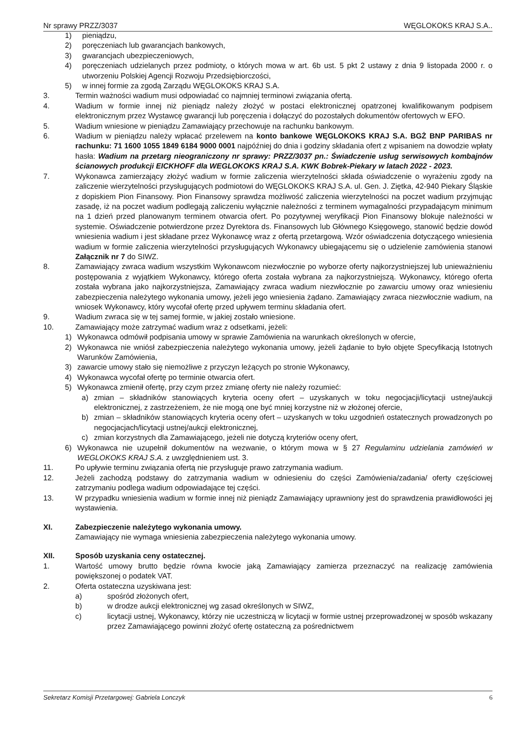Nr sprawy PRZZ/3037 WĘGLOKOKS KRAJ S.A..
1) pieniądzu,
2) poręczeniach lub gwarancjach bankowych,
3) gwarancjach ubezpieczeniowych,
4) poręczeniach udzielanych przez podmioty, o których mowa w art. 6b ust. 5 pkt 2 ustawy z dnia 9 listopada 2000 r. o utworzeniu Polskiej Agencji Rozwoju Przedsiębiorczości,
5) w innej formie za zgodą Zarządu WĘGLOKOKS KRAJ S.A.
3. Termin ważności wadium musi odpowiadać co najmniej terminowi związania ofertą.
4. Wadium w formie innej niż pieniądz należy złożyć w postaci elektronicznej opatrzonej kwalifikowanym podpisem elektronicznym przez Wystawcę gwarancji lub poręczenia i dołączyć do pozostałych dokumentów ofertowych w EFO.
5. Wadium wniesione w pieniądzu Zamawiający przechowuje na rachunku bankowym.
6. Wadium w pieniądzu należy wpłacać przelewem na konto bankowe WĘGLOKOKS KRAJ S.A. BGŻ BNP PARIBAS nr rachunku: 71 1600 1055 1849 6184 9000 0001 najpóźniej do dnia i godziny składania ofert z wpisaniem na dowodzie wpłaty hasła: Wadium na przetarg nieograniczony nr sprawy: PRZZ/3037 pn.: Świadczenie usług serwisowych kombajnów ścianowych produkcji EICKHOFF dla WEGLOKOKS KRAJ S.A. KWK Bobrek-Piekary w latach 2022 - 2023.
7. Wykonawca zamierzający złożyć wadium w formie zaliczenia wierzytelności składa oświadczenie o wyrażeniu zgody na zaliczenie wierzytelności przysługujących podmiotowi do WĘGLOKOKS KRAJ S.A. ul. Gen. J. Ziętka, 42-940 Piekary Śląskie z dopiskiem Pion Finansowy. Pion Finansowy sprawdza możliwość zaliczenia wierzytelności na poczet wadium przyjmując zasadę, iż na poczet wadium podlegają zaliczeniu wyłącznie należności z terminem wymagalności przypadającym minimum na 1 dzień przed planowanym terminem otwarcia ofert. Po pozytywnej weryfikacji Pion Finansowy blokuje należności w systemie. Oświadczenie potwierdzone przez Dyrektora ds. Finansowych lub Głównego Księgowego, stanowić będzie dowód wniesienia wadium i jest składane przez Wykonawcę wraz z ofertą przetargową. Wzór oświadczenia dotyczącego wniesienia wadium w formie zaliczenia wierzytelności przysługujących Wykonawcy ubiegającemu się o udzielenie zamówienia stanowi Załącznik nr 7 do SIWZ.
8. Zamawiający zwraca wadium wszystkim Wykonawcom niezwłocznie po wyborze oferty najkorzystniejszej lub unieważnieniu postępowania z wyjątkiem Wykonawcy, którego oferta została wybrana za najkorzystniejszą. Wykonawcy, którego oferta została wybrana jako najkorzystniejsza, Zamawiający zwraca wadium niezwłocznie po zawarciu umowy oraz wniesieniu zabezpieczenia należytego wykonania umowy, jeżeli jego wniesienia żądano. Zamawiający zwraca niezwłocznie wadium, na wniosek Wykonawcy, który wycofał ofertę przed upływem terminu składania ofert.
9. Wadium zwraca się w tej samej formie, w jakiej zostało wniesione.
10. Zamawiający może zatrzymać wadium wraz z odsetkami, jeżeli:
1) Wykonawca odmówił podpisania umowy w sprawie Zamówienia na warunkach określonych w ofercie,
2) Wykonawca nie wniósł zabezpieczenia należytego wykonania umowy, jeżeli żądanie to było objęte Specyfikacją Istotnych Warunków Zamówienia,
3) zawarcie umowy stało się niemożliwe z przyczyn leżących po stronie Wykonawcy,
4) Wykonawca wycofał ofertę po terminie otwarcia ofert.
5) Wykonawca zmienił ofertę, przy czym przez zmianę oferty nie należy rozumieć:
a) zmian – składników stanowiących kryteria oceny ofert – uzyskanych w toku negocjacji/licytacji ustnej/aukcji elektronicznej, z zastrzeżeniem, że nie mogą one być mniej korzystne niż w złożonej ofercie,
b) zmian – składników stanowiących kryteria oceny ofert – uzyskanych w toku uzgodnień ostatecznych prowadzonych po negocjacjach/licytacji ustnej/aukcji elektronicznej,
c) zmian korzystnych dla Zamawiającego, jeżeli nie dotyczą kryteriów oceny ofert,
6) Wykonawca nie uzupełnił dokumentów na wezwanie, o którym mowa w § 27 Regulaminu udzielania zamówień w WEGLOKOKS KRAJ S.A. z uwzględnieniem ust. 3.
11. Po upływie terminu związania ofertą nie przysługuje prawo zatrzymania wadium.
12. Jeżeli zachodzą podstawy do zatrzymania wadium w odniesieniu do części Zamówienia/zadania/ oferty częściowej zatrzymaniu podlega wadium odpowiadające tej części.
13. W przypadku wniesienia wadium w formie innej niż pieniądz Zamawiający uprawniony jest do sprawdzenia prawidłowości jej wystawienia.
XI. Zabezpieczenie należytego wykonania umowy.
Zamawiający nie wymaga wniesienia zabezpieczenia należytego wykonania umowy.
XII. Sposób uzyskania ceny ostatecznej.
1. Wartość umowy brutto będzie równa kwocie jaką Zamawiający zamierza przeznaczyć na realizację zamówienia powiększonej o podatek VAT.
2. Oferta ostateczna uzyskiwana jest:
a) spośród złożonych ofert,
b) w drodze aukcji elektronicznej wg zasad określonych w SIWZ,
c) licytacji ustnej, Wykonawcy, którzy nie uczestniczą w licytacji w formie ustnej przeprowadzonej w sposób wskazany przez Zamawiającego powinni złożyć ofertę ostateczną za pośrednictwem
Sekretarz Komisji Przetargowej: Gabriela Lonczyk 6